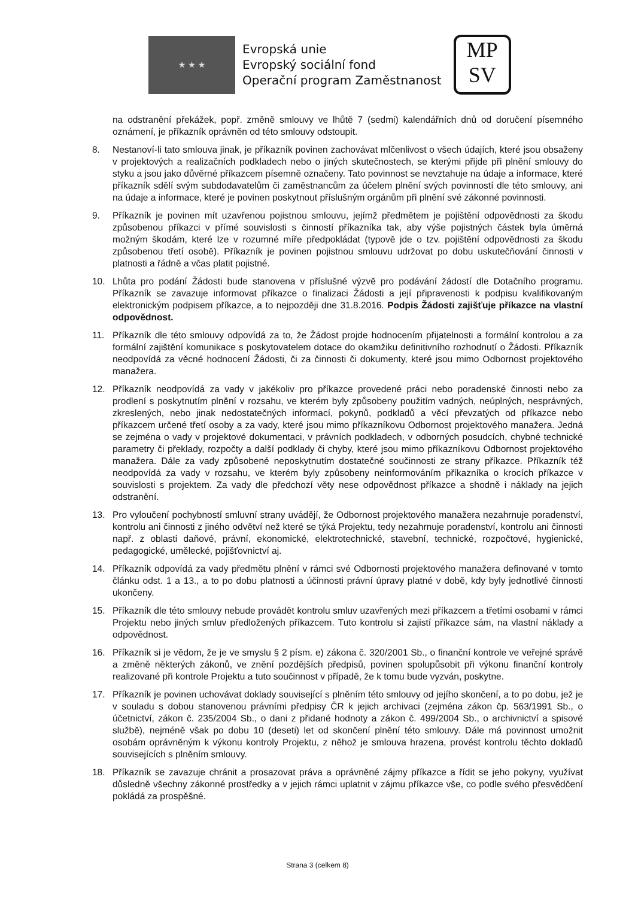★ ★ ★
Evropská unie
Evropský sociální fond
Operační program Zaměstnanost
MP
SV
na odstranění překážek, popř. změně smlouvy ve lhůtě 7 (sedmi) kalendářních dnů od doručení písemného oznámení, je příkazník oprávněn od této smlouvy odstoupit.
8. Nestanoví-li tato smlouva jinak, je příkazník povinen zachovávat mlčenlivost o všech údajích, které jsou obsaženy v projektových a realizačních podkladech nebo o jiných skutečnostech, se kterými přijde při plnění smlouvy do styku a jsou jako důvěrné příkazcem písemně označeny. Tato povinnost se nevztahuje na údaje a informace, které příkazník sdělí svým subdodavatelům či zaměstnancům za účelem plnění svých povinností dle této smlouvy, ani na údaje a informace, které je povinen poskytnout příslušným orgánům při plnění své zákonné povinnosti.
9. Příkazník je povinen mít uzavřenou pojistnou smlouvu, jejímž předmětem je pojištění odpovědnosti za škodu způsobenou příkazci v přímé souvislosti s činností příkazníka tak, aby výše pojistných částek byla úměrná možným škodám, které lze v rozumné míře předpokládat (typově jde o tzv. pojištění odpovědnosti za škodu způsobenou třetí osobě). Příkazník je povinen pojistnou smlouvu udržovat po dobu uskutečňování činnosti v platnosti a řádně a včas platit pojistné.
10. Lhůta pro podání Žádosti bude stanovena v příslušné výzvě pro podávání žádostí dle Dotačního programu. Příkazník se zavazuje informovat příkazce o finalizaci Žádosti a její připravenosti k podpisu kvalifikovaným elektronickým podpisem příkazce, a to nejpozději dne 31.8.2016. Podpis Žádosti zajišťuje příkazce na vlastní odpovědnost.
11. Příkazník dle této smlouvy odpovídá za to, že Žádost projde hodnocením přijatelnosti a formální kontrolou a za formální zajištění komunikace s poskytovatelem dotace do okamžiku definitivního rozhodnutí o Žádosti. Příkazník neodpovídá za věcné hodnocení Žádosti, či za činnosti či dokumenty, které jsou mimo Odbornost projektového manažera.
12. Příkazník neodpovídá za vady v jakékoliv pro příkazce provedené práci nebo poradenské činnosti nebo za prodlení s poskytnutím plnění v rozsahu, ve kterém byly způsobeny použitím vadných, neúplných, nesprávných, zkreslených, nebo jinak nedostatečných informací, pokynů, podkladů a věcí převzatých od příkazce nebo příkazcem určené třetí osoby a za vady, které jsou mimo příkazníkovu Odbornost projektového manažera. Jedná se zejména o vady v projektové dokumentaci, v právních podkladech, v odborných posudcích, chybné technické parametry či překlady, rozpočty a další podklady či chyby, které jsou mimo příkazníkovu Odbornost projektového manažera. Dále za vady způsobené neposkytnutím dostatečné součinnosti ze strany příkazce. Příkazník též neodpovídá za vady v rozsahu, ve kterém byly způsobeny neinformováním příkazníka o krocích příkazce v souvislosti s projektem. Za vady dle předchozí věty nese odpovědnost příkazce a shodně i náklady na jejich odstranění.
13. Pro vyloučení pochybností smluvní strany uvádějí, že Odbornost projektového manažera nezahrnuje poradenství, kontrolu ani činnosti z jiného odvětví než které se týká Projektu, tedy nezahrnuje poradenství, kontrolu ani činnosti např. z oblasti daňové, právní, ekonomické, elektrotechnické, stavební, technické, rozpočtové, hygienické, pedagogické, umělecké, pojišťovnictví aj.
14. Příkazník odpovídá za vady předmětu plnění v rámci své Odbornosti projektového manažera definované v tomto článku odst. 1 a 13., a to po dobu platnosti a účinnosti právní úpravy platné v době, kdy byly jednotlivé činnosti ukončeny.
15. Příkazník dle této smlouvy nebude provádět kontrolu smluv uzavřených mezi příkazcem a třetími osobami v rámci Projektu nebo jiných smluv předložených příkazcem. Tuto kontrolu si zajistí příkazce sám, na vlastní náklady a odpovědnost.
16. Příkazník si je vědom, že je ve smyslu § 2 písm. e) zákona č. 320/2001 Sb., o finanční kontrole ve veřejné správě a změně některých zákonů, ve znění pozdějších předpisů, povinen spolupůsobit při výkonu finanční kontroly realizované při kontrole Projektu a tuto součinnost v případě, že k tomu bude vyzván, poskytne.
17. Příkazník je povinen uchovávat doklady související s plněním této smlouvy od jejího skončení, a to po dobu, jež je v souladu s dobou stanovenou právními předpisy ČR k jejich archivaci (zejména zákon čp. 563/1991 Sb., o účetnictví, zákon č. 235/2004 Sb., o dani z přidané hodnoty a zákon č. 499/2004 Sb., o archivnictví a spisové službě), nejméně však po dobu 10 (deseti) let od skončení plnění této smlouvy. Dále má povinnost umožnit osobám oprávněným k výkonu kontroly Projektu, z něhož je smlouva hrazena, provést kontrolu těchto dokladů souvisejících s plněním smlouvy.
18. Příkazník se zavazuje chránit a prosazovat práva a oprávněné zájmy příkazce a řídit se jeho pokyny, využívat důsledně všechny zákonné prostředky a v jejich rámci uplatnit v zájmu příkazce vše, co podle svého přesvědčení pokládá za prospěšné.
Strana 3 (celkem 8)